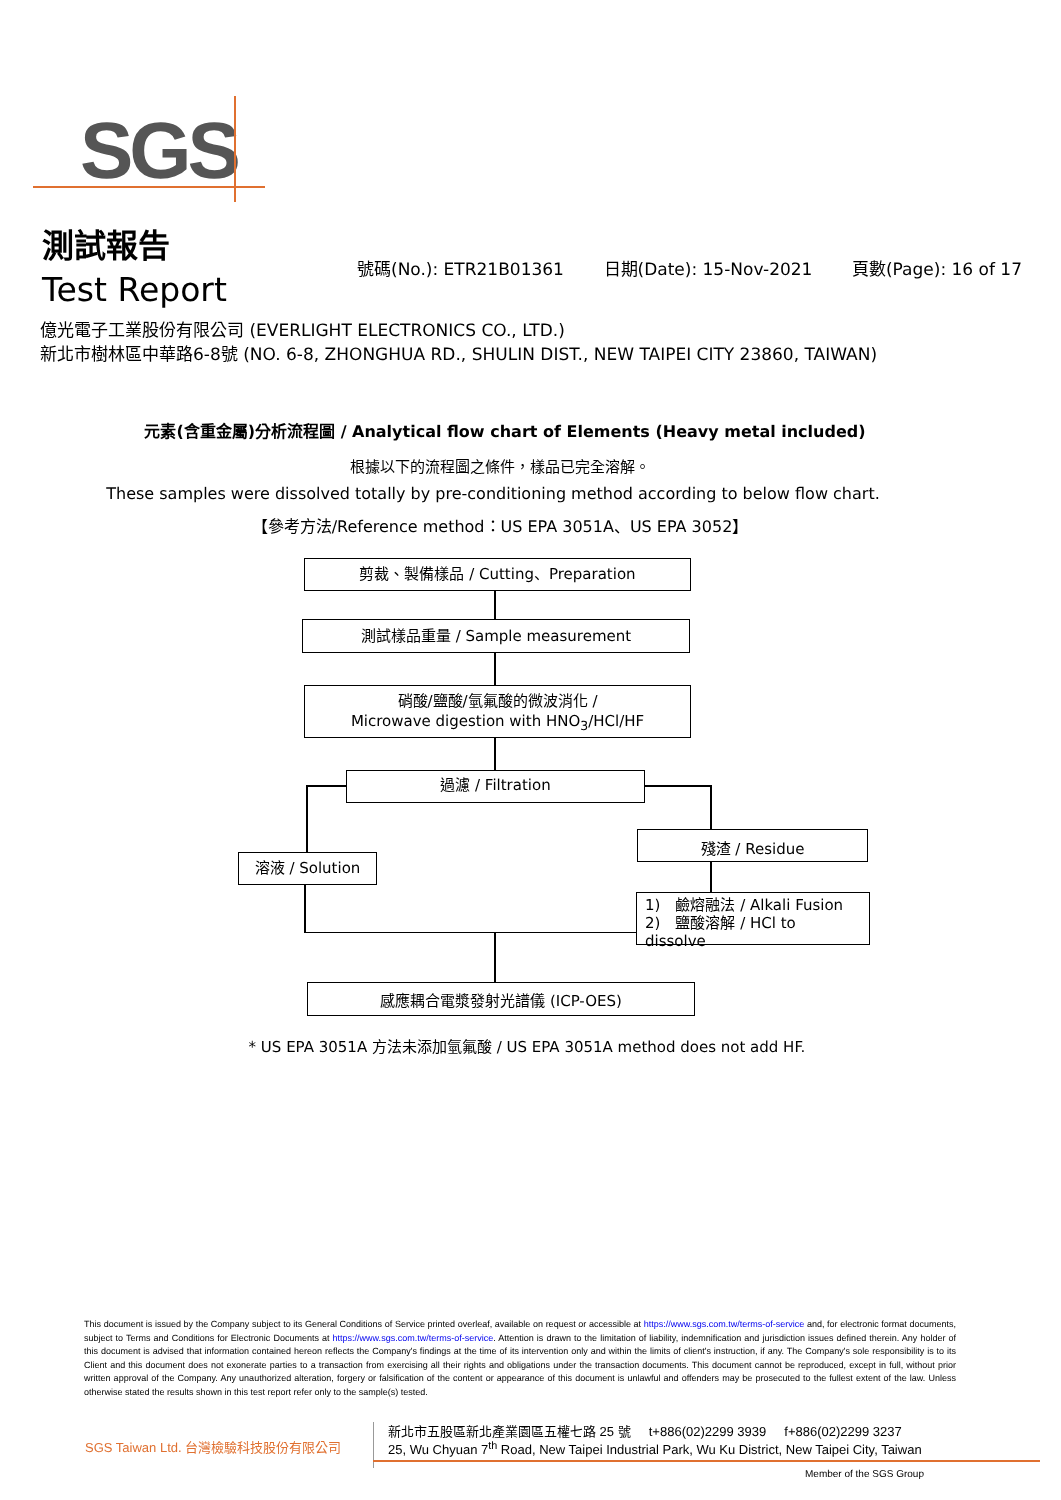SGS
測試報告
Test Report
號碼(No.): ETR21B01361 日期(Date): 15-Nov-2021 頁數(Page): 16 of 17
億光電子工業股份有限公司 (EVERLIGHT ELECTRONICS CO., LTD.)
新北市樹林區中華路6-8號 (NO. 6-8, ZHONGHUA RD., SHULIN DIST., NEW TAIPEI CITY 23860, TAIWAN)
元素(含重金屬)分析流程圖 / Analytical flow chart of Elements (Heavy metal included)
根據以下的流程圖之條件，樣品已完全溶解。
These samples were dissolved totally by pre-conditioning method according to below flow chart.
【參考方法/Reference method：US EPA 3051A、US EPA 3052】
剪裁、製備樣品 / Cutting、Preparation
測試樣品重量 / Sample measurement
硝酸/鹽酸/氫氟酸的微波消化 /
Microwave digestion with HNO<sub>3</sub>/HCl/HF
過濾 / Filtration
殘渣 / Residue
溶液 / Solution
1)　鹼熔融法 / Alkali Fusion
2)　鹽酸溶解 / HCl to dissolve
感應耦合電漿發射光譜儀 (ICP-OES)
* US EPA 3051A 方法未添加氫氟酸 / US EPA 3051A method does not add HF.
This document is issued by the Company subject to its General Conditions of Service printed overleaf, available on request or accessible at https://www.sgs.com.tw/terms-of-service and, for electronic format documents, subject to Terms and Conditions for Electronic Documents at https://www.sgs.com.tw/terms-of-service. Attention is drawn to the limitation of liability, indemnification and jurisdiction issues defined therein. Any holder of this document is advised that information contained hereon reflects the Company's findings at the time of its intervention only and within the limits of client's instruction, if any. The Company's sole responsibility is to its Client and this document does not exonerate parties to a transaction from exercising all their rights and obligations under the transaction documents. This document cannot be reproduced, except in full, without prior written approval of the Company. Any unauthorized alteration, forgery or falsification of the content or appearance of this document is unlawful and offenders may be prosecuted to the fullest extent of the law. Unless otherwise stated the results shown in this test report refer only to the sample(s) tested.
SGS Taiwan Ltd. 台灣檢驗科技股份有限公司
新北市五股區新北產業園區五權七路 25 號 t+886(02)2299 3939 f+886(02)2299 3237
25, Wu Chyuan 7<sup>th</sup> Road, New Taipei Industrial Park, Wu Ku District, New Taipei City, Taiwan
Member of the SGS Group